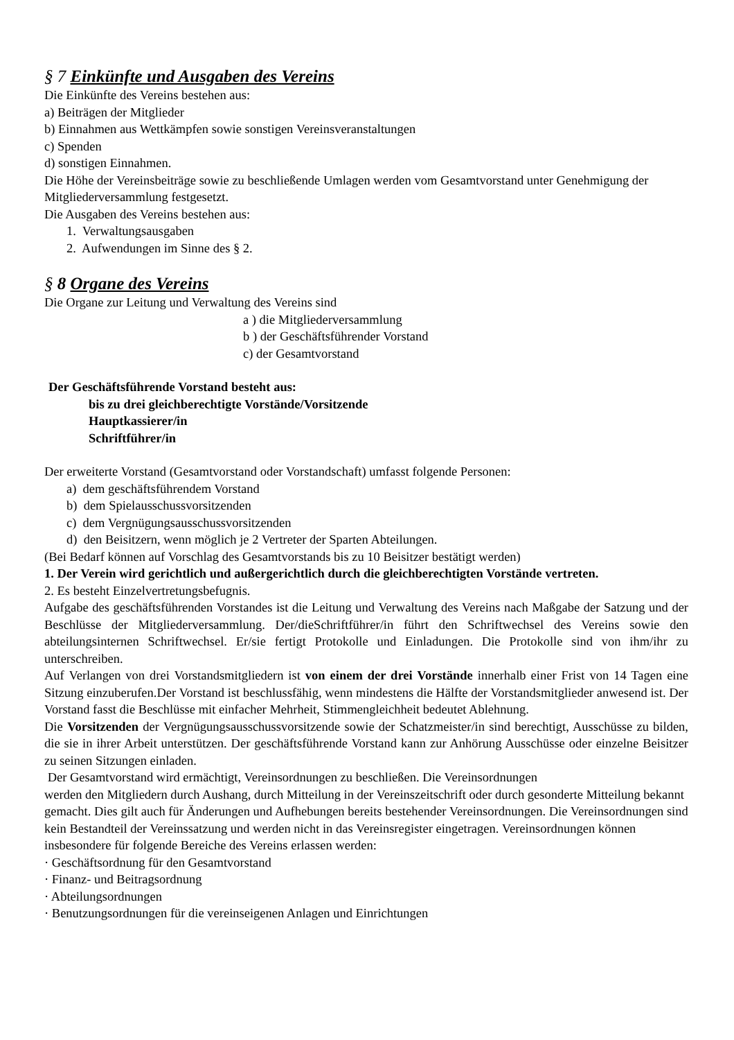§ 7 Einkünfte und Ausgaben des Vereins
Die Einkünfte des Vereins bestehen aus:
a) Beiträgen der Mitglieder
b) Einnahmen aus Wettkämpfen sowie sonstigen Vereinsveranstaltungen
c) Spenden
d) sonstigen Einnahmen.
Die Höhe der Vereinsbeiträge sowie zu beschließende Umlagen werden vom Gesamtvorstand unter Genehmigung der Mitgliederversammlung festgesetzt.
Die Ausgaben des Vereins bestehen aus:
1. Verwaltungsausgaben
2. Aufwendungen im Sinne des § 2.
§ 8 Organe des Vereins
Die Organe zur Leitung und Verwaltung des Vereins sind
a ) die Mitgliederversammlung
b ) der Geschäftsführender Vorstand
c) der Gesamtvorstand
Der Geschäftsführende Vorstand besteht aus:
bis zu drei gleichberechtigte Vorstände/Vorsitzende
Hauptkassierer/in
Schriftführer/in
Der erweiterte Vorstand (Gesamtvorstand oder Vorstandschaft) umfasst folgende Personen:
a) dem geschäftsführendem Vorstand
b) dem Spielausschussvorsitzenden
c) dem Vergnügungsausschussvorsitzenden
d) den Beisitzern, wenn möglich je 2 Vertreter der Sparten Abteilungen.
(Bei Bedarf können auf Vorschlag des Gesamtvorstands bis zu 10 Beisitzer bestätigt werden)
1. Der Verein wird gerichtlich und außergerichtlich durch die gleichberechtigten Vorstände vertreten.
2. Es besteht Einzelvertretungsbefugnis.
Aufgabe des geschäftsführenden Vorstandes ist die Leitung und Verwaltung des Vereins nach Maßgabe der Satzung und der Beschlüsse der Mitgliederversammlung. Der/dieSchriftführer/in führt den Schriftwechsel des Vereins sowie den abteilungsinternen Schriftwechsel. Er/sie fertigt Protokolle und Einladungen. Die Protokolle sind von ihm/ihr zu unterschreiben.
Auf Verlangen von drei Vorstandsmitgliedern ist von einem der drei Vorstände innerhalb einer Frist von 14 Tagen eine Sitzung einzuberufen.Der Vorstand ist beschlussfähig, wenn mindestens die Hälfte der Vorstandsmitglieder anwesend ist. Der Vorstand fasst die Beschlüsse mit einfacher Mehrheit, Stimmengleichheit bedeutet Ablehnung.
Die Vorsitzenden der Vergnügungsausschussvorsitzende sowie der Schatzmeister/in sind berechtigt, Ausschüsse zu bilden, die sie in ihrer Arbeit unterstützen. Der geschäftsführende Vorstand kann zur Anhörung Ausschüsse oder einzelne Beisitzer zu seinen Sitzungen einladen.
Der Gesamtvorstand wird ermächtigt, Vereinsordnungen zu beschließen. Die Vereinsordnungen
werden den Mitgliedern durch Aushang, durch Mitteilung in der Vereinszeitschrift oder durch gesonderte Mitteilung bekannt gemacht. Dies gilt auch für Änderungen und Aufhebungen bereits bestehender Vereinsordnungen. Die Vereinsordnungen sind kein Bestandteil der Vereinssatzung und werden nicht in das Vereinsregister eingetragen. Vereinsordnungen können insbesondere für folgende Bereiche des Vereins erlassen werden:
· Geschäftsordnung für den Gesamtvorstand
· Finanz- und Beitragsordnung
· Abteilungsordnungen
· Benutzungsordnungen für die vereinseigenen Anlagen und Einrichtungen